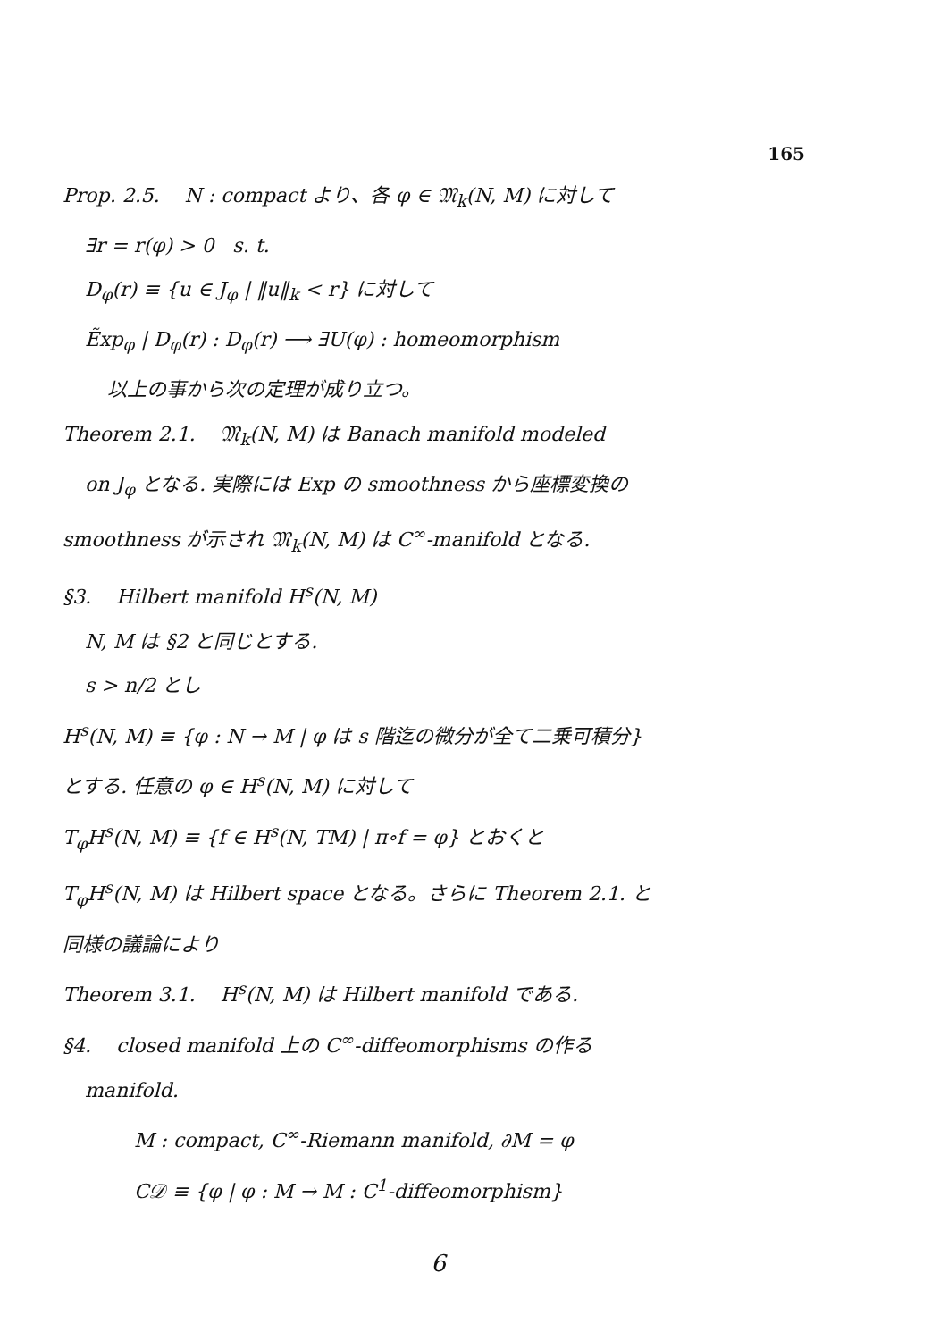165
Prop. 2.5. N : compact より、各 φ ∈ 𝔐<sub>k</sub>(N, M) に対して
∃r = r(φ) > 0 s. t.
D<sub>φ</sub>(r) ≡ {u ∈ J<sub>φ</sub> | ‖u‖<sub>k</sub> < r} に対して
Ẽxp<sub>φ</sub> | D<sub>φ</sub>(r) : D<sub>φ</sub>(r) ⟶ ∃U(φ) : homeomorphism
以上の事から次の定理が成り立つ。
Theorem 2.1. 𝔐<sub>k</sub>(N, M) は Banach manifold modeled
on J<sub>φ</sub> となる. 実際には Exp の smoothness から座標変換の
smoothness が示され 𝔐<sub>k</sub>(N, M) は C<sup>∞</sup>-manifold となる.
§3. Hilbert manifold H<sup>s</sup>(N, M)
N, M は §2 と同じとする.
s > n/2 とし
H<sup>s</sup>(N, M) ≡ {φ : N → M | φ は s 階迄の微分が全て二乗可積分}
とする. 任意の φ ∈ H<sup>s</sup>(N, M) に対して
T<sub>φ</sub>H<sup>s</sup>(N, M) ≡ {f ∈ H<sup>s</sup>(N, TM) | π∘f = φ} とおくと
T<sub>φ</sub>H<sup>s</sup>(N, M) は Hilbert space となる。さらに Theorem 2.1. と
同様の議論により
Theorem 3.1. H<sup>s</sup>(N, M) は Hilbert manifold である.
§4. closed manifold 上の C<sup>∞</sup>-diffeomorphisms の作る
manifold.
M : compact, C<sup>∞</sup>-Riemann manifold, ∂M = φ
C𝒟 ≡ {φ | φ : M → M : C<sup>1</sup>-diffeomorphism}
6